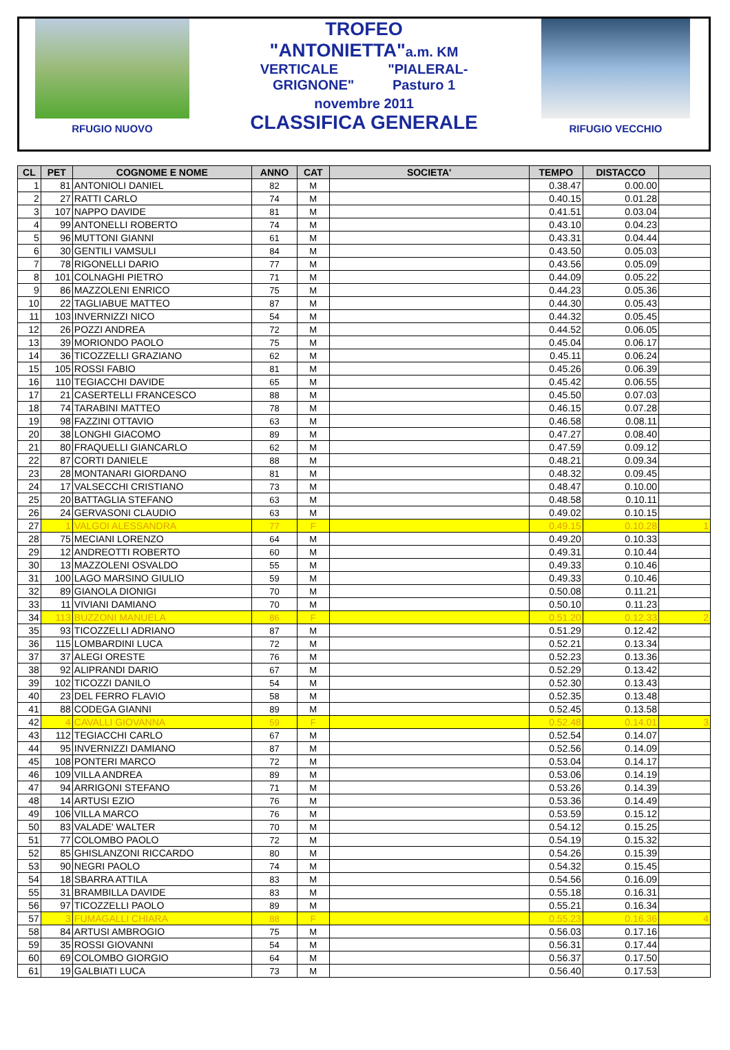RFUGIO NUOVO
TROFEO
"ANTONIETTA"a.m. KM
VERTICALE "PIALERAL-
GRIGNONE" Pasturo 1
novembre 2011
CLASSIFICA GENERALE
RIFUGIO VECCHIO
| CL | PET | COGNOME E NOME | ANNO | CAT | SOCIETA' | TEMPO | DISTACCO | |
| --- | --- | --- | --- | --- | --- | --- | --- | --- |
| 1 | 81 | ANTONIOLI DANIEL | 82 | M | | 0.38.47 | 0.00.00 | |
| 2 | 27 | RATTI CARLO | 74 | M | | 0.40.15 | 0.01.28 | |
| 3 | 107 | NAPPO DAVIDE | 81 | M | | 0.41.51 | 0.03.04 | |
| 4 | 99 | ANTONELLI ROBERTO | 74 | M | | 0.43.10 | 0.04.23 | |
| 5 | 96 | MUTTONI GIANNI | 61 | M | | 0.43.31 | 0.04.44 | |
| 6 | 30 | GENTILI VAMSULI | 84 | M | | 0.43.50 | 0.05.03 | |
| 7 | 78 | RIGONELLI DARIO | 77 | M | | 0.43.56 | 0.05.09 | |
| 8 | 101 | COLNAGHI PIETRO | 71 | M | | 0.44.09 | 0.05.22 | |
| 9 | 86 | MAZZOLENI ENRICO | 75 | M | | 0.44.23 | 0.05.36 | |
| 10 | 22 | TAGLIABUE MATTEO | 87 | M | | 0.44.30 | 0.05.43 | |
| 11 | 103 | INVERNIZZI NICO | 54 | M | | 0.44.32 | 0.05.45 | |
| 12 | 26 | POZZI ANDREA | 72 | M | | 0.44.52 | 0.06.05 | |
| 13 | 39 | MORIONDO PAOLO | 75 | M | | 0.45.04 | 0.06.17 | |
| 14 | 36 | TICOZZELLI GRAZIANO | 62 | M | | 0.45.11 | 0.06.24 | |
| 15 | 105 | ROSSI FABIO | 81 | M | | 0.45.26 | 0.06.39 | |
| 16 | 110 | TEGIACCHI DAVIDE | 65 | M | | 0.45.42 | 0.06.55 | |
| 17 | 21 | CASERTELLI FRANCESCO | 88 | M | | 0.45.50 | 0.07.03 | |
| 18 | 74 | TARABINI MATTEO | 78 | M | | 0.46.15 | 0.07.28 | |
| 19 | 98 | FAZZINI OTTAVIO | 63 | M | | 0.46.58 | 0.08.11 | |
| 20 | 38 | LONGHI GIACOMO | 89 | M | | 0.47.27 | 0.08.40 | |
| 21 | 80 | FRAQUELLI GIANCARLO | 62 | M | | 0.47.59 | 0.09.12 | |
| 22 | 87 | CORTI DANIELE | 88 | M | | 0.48.21 | 0.09.34 | |
| 23 | 28 | MONTANARI GIORDANO | 81 | M | | 0.48.32 | 0.09.45 | |
| 24 | 17 | VALSECCHI CRISTIANO | 73 | M | | 0.48.47 | 0.10.00 | |
| 25 | 20 | BATTAGLIA STEFANO | 63 | M | | 0.48.58 | 0.10.11 | |
| 26 | 24 | GERVASONI CLAUDIO | 63 | M | | 0.49.02 | 0.10.15 | |
| 27 | 1 | VALGOI ALESSANDRA | 77 | F | | 0.49.15 | 0.10.28 | 1 |
| 28 | 75 | MECIANI LORENZO | 64 | M | | 0.49.20 | 0.10.33 | |
| 29 | 12 | ANDREOTTI ROBERTO | 60 | M | | 0.49.31 | 0.10.44 | |
| 30 | 13 | MAZZOLENI OSVALDO | 55 | M | | 0.49.33 | 0.10.46 | |
| 31 | 100 | LAGO MARSINO GIULIO | 59 | M | | 0.49.33 | 0.10.46 | |
| 32 | 89 | GIANOLA DIONIGI | 70 | M | | 0.50.08 | 0.11.21 | |
| 33 | 11 | VIVIANI DAMIANO | 70 | M | | 0.50.10 | 0.11.23 | |
| 34 | 113 | BUZZONI MANUELA | 86 | F | | 0.51.20 | 0.12.33 | 2 |
| 35 | 93 | TICOZZELLI ADRIANO | 87 | M | | 0.51.29 | 0.12.42 | |
| 36 | 115 | LOMBARDINI LUCA | 72 | M | | 0.52.21 | 0.13.34 | |
| 37 | 37 | ALEGI ORESTE | 76 | M | | 0.52.23 | 0.13.36 | |
| 38 | 92 | ALIPRANDI DARIO | 67 | M | | 0.52.29 | 0.13.42 | |
| 39 | 102 | TICOZZI DANILO | 54 | M | | 0.52.30 | 0.13.43 | |
| 40 | 23 | DEL FERRO FLAVIO | 58 | M | | 0.52.35 | 0.13.48 | |
| 41 | 88 | CODEGA GIANNI | 89 | M | | 0.52.45 | 0.13.58 | |
| 42 | 4 | CAVALLI GIOVANNA | 59 | F | | 0.52.48 | 0.14.01 | 3 |
| 43 | 112 | TEGIACCHI CARLO | 67 | M | | 0.52.54 | 0.14.07 | |
| 44 | 95 | INVERNIZZI DAMIANO | 87 | M | | 0.52.56 | 0.14.09 | |
| 45 | 108 | PONTERI MARCO | 72 | M | | 0.53.04 | 0.14.17 | |
| 46 | 109 | VILLA ANDREA | 89 | M | | 0.53.06 | 0.14.19 | |
| 47 | 94 | ARRIGONI STEFANO | 71 | M | | 0.53.26 | 0.14.39 | |
| 48 | 14 | ARTUSI EZIO | 76 | M | | 0.53.36 | 0.14.49 | |
| 49 | 106 | VILLA MARCO | 76 | M | | 0.53.59 | 0.15.12 | |
| 50 | 83 | VALADE' WALTER | 70 | M | | 0.54.12 | 0.15.25 | |
| 51 | 77 | COLOMBO PAOLO | 72 | M | | 0.54.19 | 0.15.32 | |
| 52 | 85 | GHISLANZONI RICCARDO | 80 | M | | 0.54.26 | 0.15.39 | |
| 53 | 90 | NEGRI PAOLO | 74 | M | | 0.54.32 | 0.15.45 | |
| 54 | 18 | SBARRA ATTILA | 83 | M | | 0.54.56 | 0.16.09 | |
| 55 | 31 | BRAMBILLA DAVIDE | 83 | M | | 0.55.18 | 0.16.31 | |
| 56 | 97 | TICOZZELLI PAOLO | 89 | M | | 0.55.21 | 0.16.34 | |
| 57 | 3 | FUMAGALLI CHIARA | 88 | F | | 0.55.23 | 0.16.36 | 4 |
| 58 | 84 | ARTUSI AMBROGIO | 75 | M | | 0.56.03 | 0.17.16 | |
| 59 | 35 | ROSSI GIOVANNI | 54 | M | | 0.56.31 | 0.17.44 | |
| 60 | 69 | COLOMBO GIORGIO | 64 | M | | 0.56.37 | 0.17.50 | |
| 61 | 19 | GALBIATI LUCA | 73 | M | | 0.56.40 | 0.17.53 | |